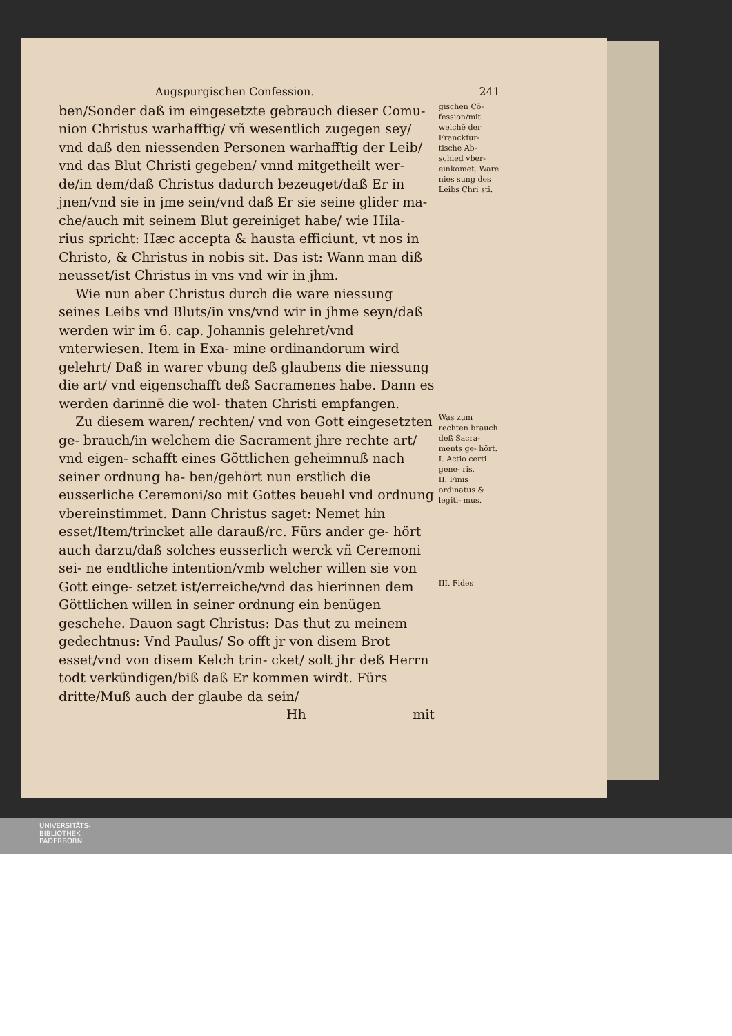Augspurgischen Confession. 241
ben/Sonder daß im eingesetzte gebrauch dieser Comu- nion Christus warhafftig/ vñ wesentlich zugegen sey/ vnd daß den niessenden Personen warhafftig der Leib/ vnd das Blut Christi gegeben/ vnnd mitgetheilt wer- de/in dem/daß Christus dadurch bezeuget/daß Er in jnen/vnd sie in jme sein/vnd daß Er sie seine glider ma- che/auch mit seinem Blut gereiniget habe/ wie Hila- rius spricht: Hæc accepta & hausta efficiunt, vt nos in Christo, & Christus in nobis sit. Das ist: Wann man diß neusset/ist Christus in vns vnd wir in jhm.
gischen Cō- fession/mit welchē der Franckfur- tische Ab- schied vber- einkomet. Ware nies sung des Leibs Chri sti.
Wie nun aber Christus durch die ware niessung seines Leibs vnd Bluts/in vns/vnd wir in jhme seyn/daß werden wir im 6. cap. Johannis gelehret/vnd vnterwiesen. Item in Exa- mine ordinandorum wird gelehrt/ Daß in warer vbung deß glaubens die niessung die art/ vnd eigenschafft deß Sacramenes habe. Dann es werden darinnē die wol- thaten Christi empfangen.
Zu diesem waren/ rechten/ vnd von Gott eingesetzten ge- brauch/in welchem die Sacrament jhre rechte art/ vnd eigen- schafft eines Göttlichen geheimnuß nach seiner ordnung ha- ben/gehört nun erstlich die eusserliche Ceremoni/so mit Gottes beuehl vnd ordnung vbereinstimmet. Dann Christus saget: Nemet hin esset/Item/trincket alle darauß/rc. Fürs ander ge- hört auch darzu/daß solches eusserlich werck vñ Ceremoni sei- ne endtliche intention/vmb welcher willen sie von Gott einge- setzet ist/erreiche/vnd das hierinnen dem Göttlichen willen in seiner ordnung ein benügen geschehe. Dauon sagt Christus: Das thut zu meinem gedechtnus: Vnd Paulus/ So offt jr von disem Brot esset/vnd von disem Kelch trin- cket/ solt jhr deß Herrn todt verkündigen/biß daß Er kommen wirdt. Fürs dritte/Muß auch der glaube da sein/
Was zum rechten brauch deß Sacra- ments ge- hört.
I. Actio certi gene- ris.
II. Finis ordinatus & legiti- mus.
III. Fides
Hh mit
UNIVERSITÄTS-
BIBLIOTHEK
PADERBORN